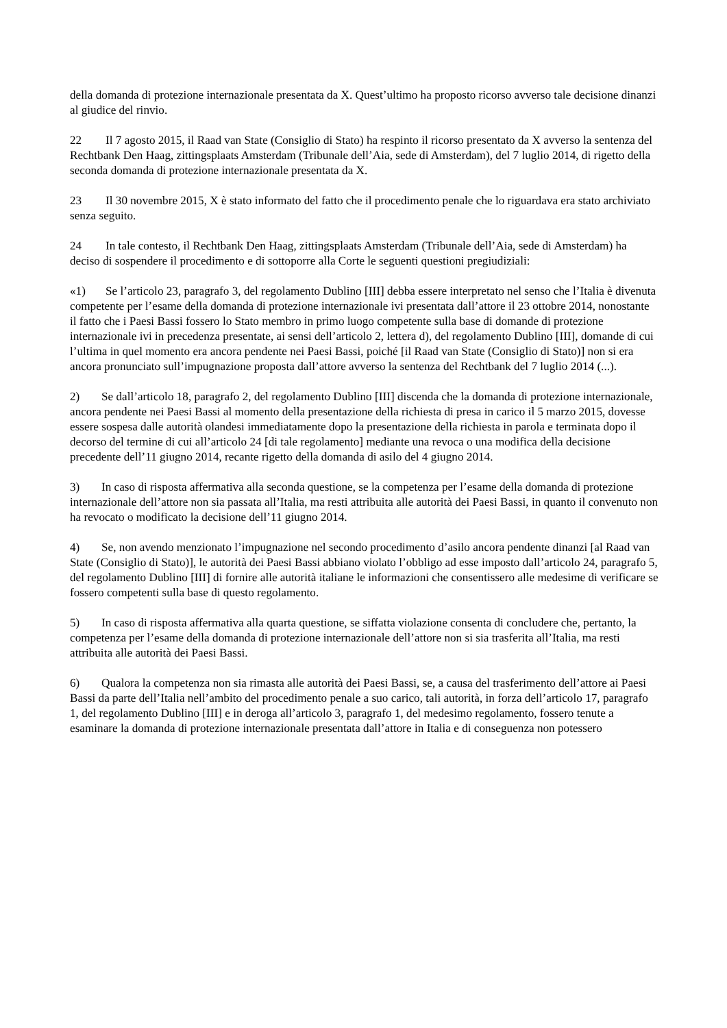della domanda di protezione internazionale presentata da X. Quest’ultimo ha proposto ricorso avverso tale decisione dinanzi al giudice del rinvio.
22 Il 7 agosto 2015, il Raad van State (Consiglio di Stato) ha respinto il ricorso presentato da X avverso la sentenza del Rechtbank Den Haag, zittingsplaats Amsterdam (Tribunale dell’Aia, sede di Amsterdam), del 7 luglio 2014, di rigetto della seconda domanda di protezione internazionale presentata da X.
23 Il 30 novembre 2015, X è stato informato del fatto che il procedimento penale che lo riguardava era stato archiviato senza seguito.
24 In tale contesto, il Rechtbank Den Haag, zittingsplaats Amsterdam (Tribunale dell’Aia, sede di Amsterdam) ha deciso di sospendere il procedimento e di sottoporre alla Corte le seguenti questioni pregiudiziali:
«1) Se l’articolo 23, paragrafo 3, del regolamento Dublino [III] debba essere interpretato nel senso che l’Italia è divenuta competente per l’esame della domanda di protezione internazionale ivi presentata dall’attore il 23 ottobre 2014, nonostante il fatto che i Paesi Bassi fossero lo Stato membro in primo luogo competente sulla base di domande di protezione internazionale ivi in precedenza presentate, ai sensi dell’articolo 2, lettera d), del regolamento Dublino [III], domande di cui l’ultima in quel momento era ancora pendente nei Paesi Bassi, poiché [il Raad van State (Consiglio di Stato)] non si era ancora pronunciato sull’impugnazione proposta dall’attore avverso la sentenza del Rechtbank del 7 luglio 2014 (...).
2) Se dall’articolo 18, paragrafo 2, del regolamento Dublino [III] discenda che la domanda di protezione internazionale, ancora pendente nei Paesi Bassi al momento della presentazione della richiesta di presa in carico il 5 marzo 2015, dovesse essere sospesa dalle autorità olandesi immediatamente dopo la presentazione della richiesta in parola e terminata dopo il decorso del termine di cui all’articolo 24 [di tale regolamento] mediante una revoca o una modifica della decisione precedente dell’11 giugno 2014, recante rigetto della domanda di asilo del 4 giugno 2014.
3) In caso di risposta affermativa alla seconda questione, se la competenza per l’esame della domanda di protezione internazionale dell’attore non sia passata all’Italia, ma resti attribuita alle autorità dei Paesi Bassi, in quanto il convenuto non ha revocato o modificato la decisione dell’11 giugno 2014.
4) Se, non avendo menzionato l’impugnazione nel secondo procedimento d’asilo ancora pendente dinanzi [al Raad van State (Consiglio di Stato)], le autorità dei Paesi Bassi abbiano violato l’obbligo ad esse imposto dall’articolo 24, paragrafo 5, del regolamento Dublino [III] di fornire alle autorità italiane le informazioni che consentissero alle medesime di verificare se fossero competenti sulla base di questo regolamento.
5) In caso di risposta affermativa alla quarta questione, se siffatta violazione consenta di concludere che, pertanto, la competenza per l’esame della domanda di protezione internazionale dell’attore non si sia trasferita all’Italia, ma resti attribuita alle autorità dei Paesi Bassi.
6) Qualora la competenza non sia rimasta alle autorità dei Paesi Bassi, se, a causa del trasferimento dell’attore ai Paesi Bassi da parte dell’Italia nell’ambito del procedimento penale a suo carico, tali autorità, in forza dell’articolo 17, paragrafo 1, del regolamento Dublino [III] e in deroga all’articolo 3, paragrafo 1, del medesimo regolamento, fossero tenute a esaminare la domanda di protezione internazionale presentata dall’attore in Italia e di conseguenza non potessero